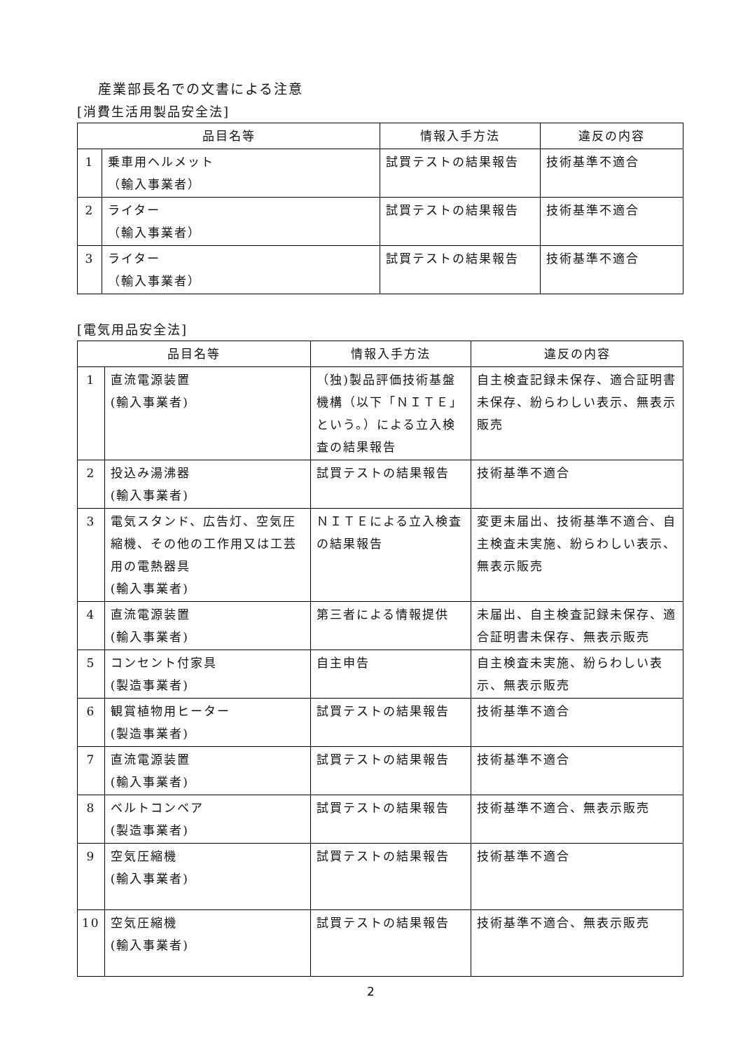産業部長名での文書による注意
[消費生活用製品安全法]
| 品目名等 | | 情報入手方法 | 違反の内容 |
| --- | --- | --- | --- |
| 1 | 乗車用ヘルメット （輸入事業者） | 試買テストの結果報告 | 技術基準不適合 |
| 2 | ライター （輸入事業者） | 試買テストの結果報告 | 技術基準不適合 |
| 3 | ライター （輸入事業者） | 試買テストの結果報告 | 技術基準不適合 |
[電気用品安全法]
| 品目名等 | | 情報入手方法 | 違反の内容 |
| --- | --- | --- | --- |
| 1 | 直流電源装置 (輸入事業者) | （独)製品評価技術基盤機構（以下「ＮＩＴＥ」という。）による立入検査の結果報告 | 自主検査記録未保存、適合証明書未保存、紛らわしい表示、無表示販売 |
| 2 | 投込み湯沸器 (輸入事業者) | 試買テストの結果報告 | 技術基準不適合 |
| 3 | 電気スタンド、広告灯、空気圧縮機、その他の工作用又は工芸用の電熱器具 (輸入事業者) | ＮＩＴＥによる立入検査の結果報告 | 変更未届出、技術基準不適合、自主検査未実施、紛らわしい表示、無表示販売 |
| 4 | 直流電源装置 (輸入事業者) | 第三者による情報提供 | 未届出、自主検査記録未保存、適合証明書未保存、無表示販売 |
| 5 | コンセント付家具 (製造事業者) | 自主申告 | 自主検査未実施、紛らわしい表示、無表示販売 |
| 6 | 観賞植物用ヒーター (製造事業者) | 試買テストの結果報告 | 技術基準不適合 |
| 7 | 直流電源装置 (輸入事業者) | 試買テストの結果報告 | 技術基準不適合 |
| 8 | ベルトコンベア (製造事業者) | 試買テストの結果報告 | 技術基準不適合、無表示販売 |
| 9 | 空気圧縮機 (輸入事業者) | 試買テストの結果報告 | 技術基準不適合 |
| 10 | 空気圧縮機 (輸入事業者) | 試買テストの結果報告 | 技術基準不適合、無表示販売 |
2